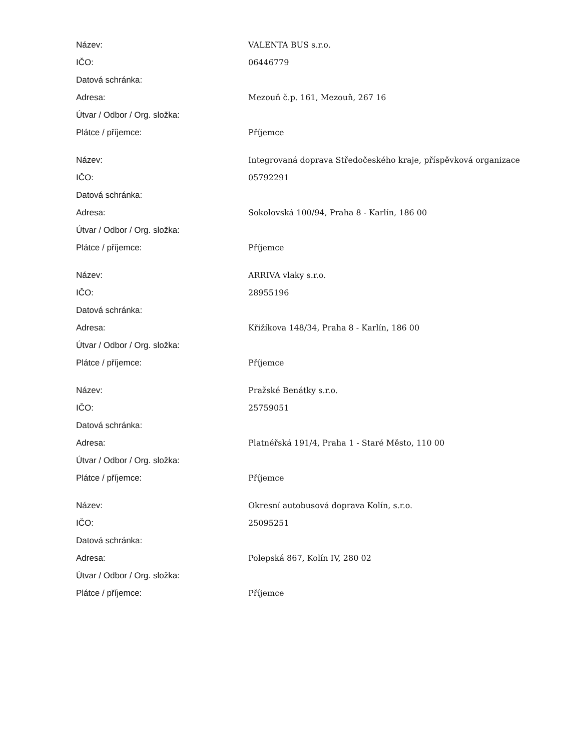| Název: | VALENTA BUS s.r.o. |
| IČO: | 06446779 |
| Datová schránka: | |
| Adresa: | Mezouň č.p. 161, Mezouň, 267 16 |
| Útvar / Odbor / Org. složka: | |
| Plátce / příjemce: | Příjemce |
| Název: | Integrovaná doprava Středočeského kraje, příspěvková organizace |
| IČO: | 05792291 |
| Datová schránka: | |
| Adresa: | Sokolovská 100/94, Praha 8 - Karlín, 186 00 |
| Útvar / Odbor / Org. složka: | |
| Plátce / příjemce: | Příjemce |
| Název: | ARRIVA vlaky s.r.o. |
| IČO: | 28955196 |
| Datová schránka: | |
| Adresa: | Křižíkova 148/34, Praha 8 - Karlín, 186 00 |
| Útvar / Odbor / Org. složka: | |
| Plátce / příjemce: | Příjemce |
| Název: | Pražské Benátky s.r.o. |
| IČO: | 25759051 |
| Datová schránka: | |
| Adresa: | Platnéřská 191/4, Praha 1 - Staré Město, 110 00 |
| Útvar / Odbor / Org. složka: | |
| Plátce / příjemce: | Příjemce |
| Název: | Okresní autobusová doprava Kolín, s.r.o. |
| IČO: | 25095251 |
| Datová schránka: | |
| Adresa: | Polepská 867, Kolín IV, 280 02 |
| Útvar / Odbor / Org. složka: | |
| Plátce / příjemce: | Příjemce |